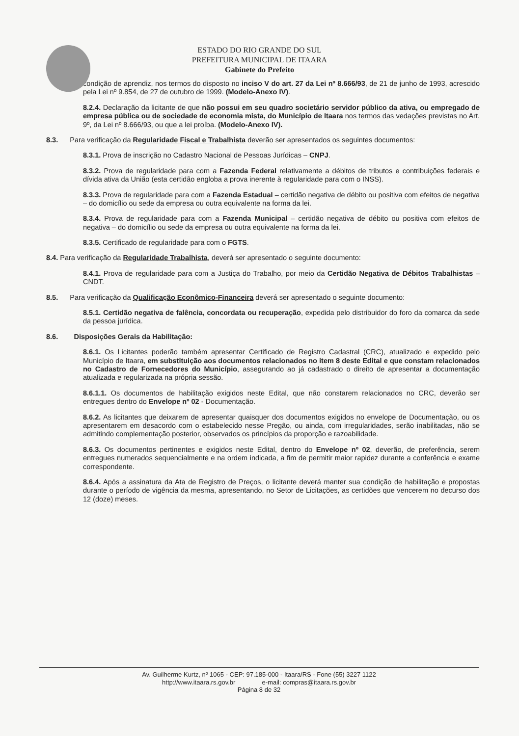ESTADO DO RIO GRANDE DO SUL
PREFEITURA MUNICIPAL DE ITAARA
Gabinete do Prefeito
condição de aprendiz, nos termos do disposto no inciso V do art. 27 da Lei nº 8.666/93, de 21 de junho de 1993, acrescido pela Lei nº 9.854, de 27 de outubro de 1999. (Modelo-Anexo IV).
8.2.4. Declaração da licitante de que não possui em seu quadro societário servidor público da ativa, ou empregado de empresa pública ou de sociedade de economia mista, do Município de Itaara nos termos das vedações previstas no Art. 9º, da Lei nº 8.666/93, ou que a lei proíba. (Modelo-Anexo IV).
8.3. Para verificação da Regularidade Fiscal e Trabalhista deverão ser apresentados os seguintes documentos:
8.3.1. Prova de inscrição no Cadastro Nacional de Pessoas Jurídicas – CNPJ.
8.3.2. Prova de regularidade para com a Fazenda Federal relativamente a débitos de tributos e contribuições federais e dívida ativa da União (esta certidão engloba a prova inerente à regularidade para com o INSS).
8.3.3. Prova de regularidade para com a Fazenda Estadual – certidão negativa de débito ou positiva com efeitos de negativa – do domicílio ou sede da empresa ou outra equivalente na forma da lei.
8.3.4. Prova de regularidade para com a Fazenda Municipal – certidão negativa de débito ou positiva com efeitos de negativa – do domicílio ou sede da empresa ou outra equivalente na forma da lei.
8.3.5. Certificado de regularidade para com o FGTS.
8.4. Para verificação da Regularidade Trabalhista, deverá ser apresentado o seguinte documento:
8.4.1. Prova de regularidade para com a Justiça do Trabalho, por meio da Certidão Negativa de Débitos Trabalhistas – CNDT.
8.5. Para verificação da Qualificação Econômico-Financeira deverá ser apresentado o seguinte documento:
8.5.1. Certidão negativa de falência, concordata ou recuperação, expedida pelo distribuidor do foro da comarca da sede da pessoa jurídica.
8.6. Disposições Gerais da Habilitação:
8.6.1. Os Licitantes poderão também apresentar Certificado de Registro Cadastral (CRC), atualizado e expedido pelo Município de Itaara, em substituição aos documentos relacionados no item 8 deste Edital e que constam relacionados no Cadastro de Fornecedores do Município, assegurando ao já cadastrado o direito de apresentar a documentação atualizada e regularizada na própria sessão.
8.6.1.1. Os documentos de habilitação exigidos neste Edital, que não constarem relacionados no CRC, deverão ser entregues dentro do Envelope nº 02 - Documentação.
8.6.2. As licitantes que deixarem de apresentar quaisquer dos documentos exigidos no envelope de Documentação, ou os apresentarem em desacordo com o estabelecido nesse Pregão, ou ainda, com irregularidades, serão inabilitadas, não se admitindo complementação posterior, observados os princípios da proporção e razoabilidade.
8.6.3. Os documentos pertinentes e exigidos neste Edital, dentro do Envelope nº 02, deverão, de preferência, serem entregues numerados sequencialmente e na ordem indicada, a fim de permitir maior rapidez durante a conferência e exame correspondente.
8.6.4. Após a assinatura da Ata de Registro de Preços, o licitante deverá manter sua condição de habilitação e propostas durante o período de vigência da mesma, apresentando, no Setor de Licitações, as certidões que vencerem no decurso dos 12 (doze) meses.
Av. Guilherme Kurtz, nº 1065 - CEP: 97.185-000 - Itaara/RS - Fone (55) 3227 1122
http://www.itaara.rs.gov.br e-mail: compras@itaara.rs.gov.br
Página 8 de 32